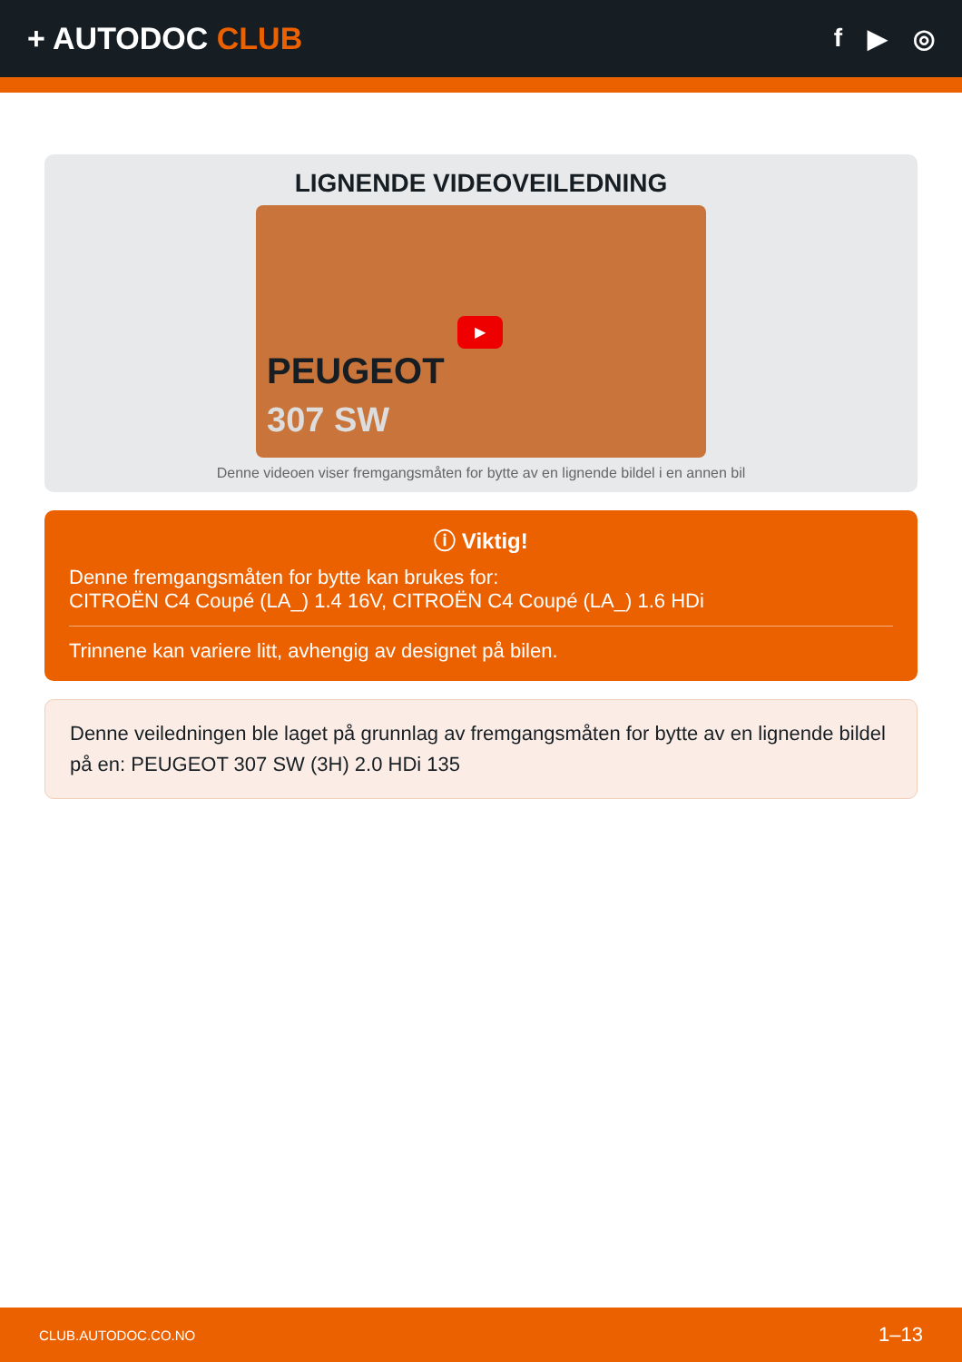+ AUTODOC CLUB
f ▶ ◎
LIGNENDE VIDEOVEILEDNING
▶
PEUGEOT
307 SW
Denne videoen viser fremgangsmåten for bytte av en lignende bildel i en annen bil
ⓘ Viktig!
Denne fremgangsmåten for bytte kan brukes for:
CITROËN C4 Coupé (LA_) 1.4 16V, CITROËN C4 Coupé (LA_) 1.6 HDi
Trinnene kan variere litt, avhengig av designet på bilen.
Denne veiledningen ble laget på grunnlag av fremgangsmåten for bytte av en lignende bildel på en: PEUGEOT 307 SW (3H) 2.0 HDi 135
CLUB.AUTODOC.CO.NO 1–13